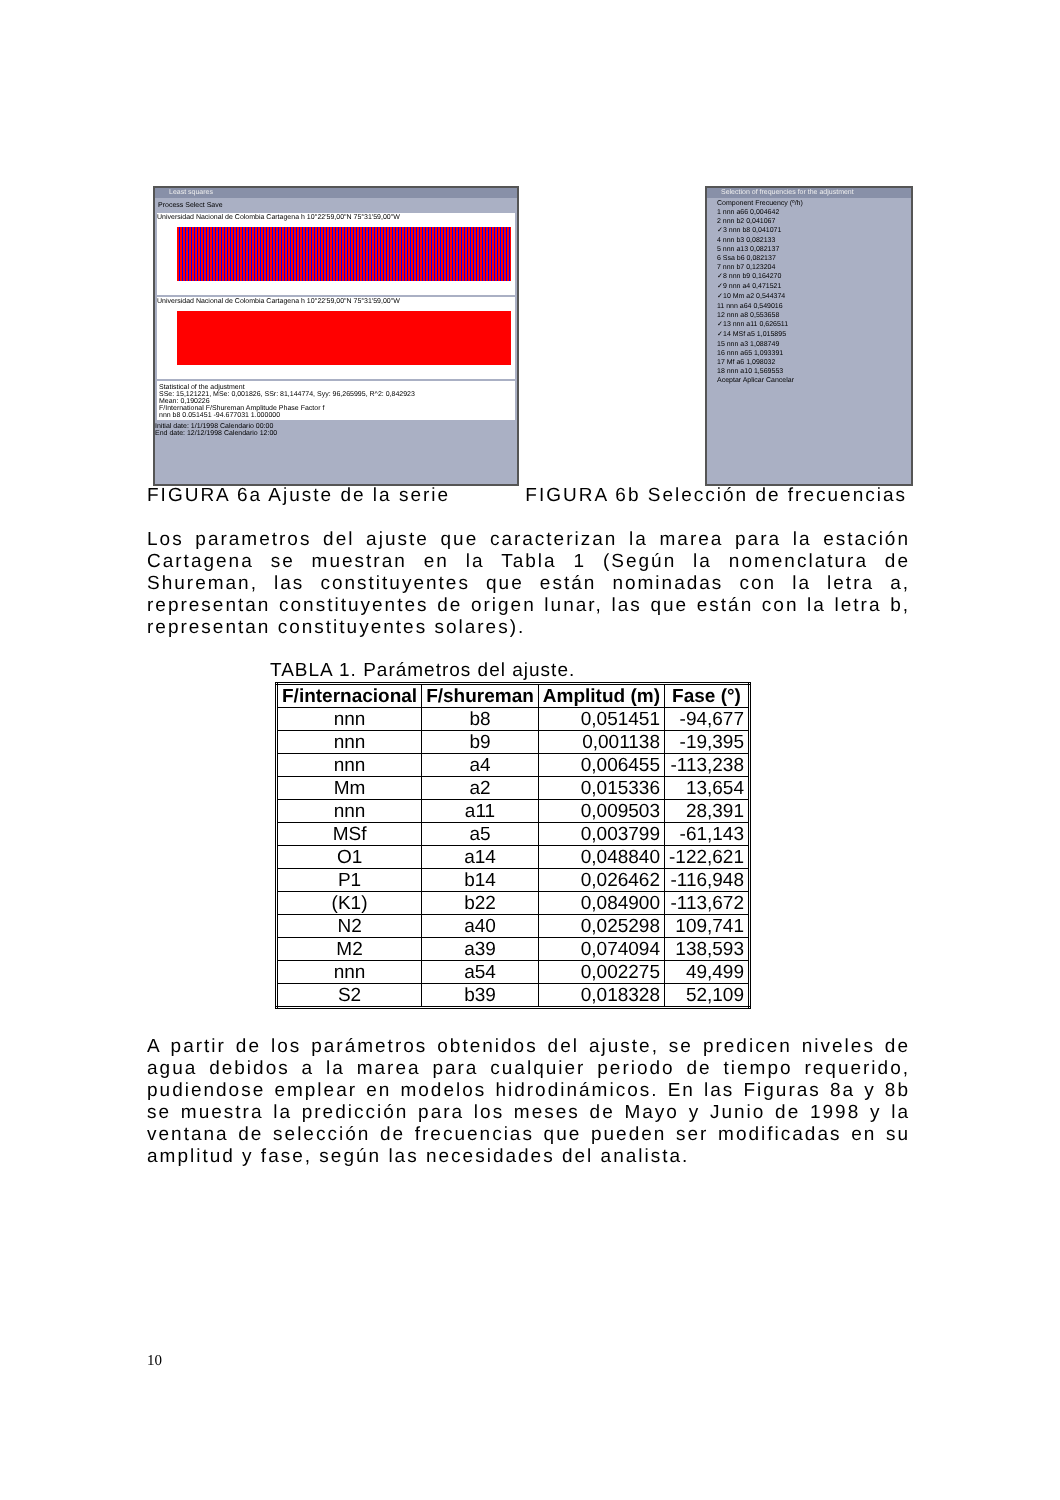Least squares
Process Select Save
Universidad Nacional de Colombia Cartagena h 10°22'59,00"N 75°31'59,00"W
Universidad Nacional de Colombia Cartagena h 10°22'59,00"N 75°31'59,00"W
Statistical of the adjustment
SSe: 15,121221, MSe: 0,001826, SSr: 81,144774, Syy: 96,265995, R^2: 0,842923
Mean: 0,190226
F/International F/Shureman Amplitude Phase Factor f
nnn b8 0.051451 -94.677031 1.000000
Initial date: 1/1/1998 Calendario 00:00
End date: 12/12/1998 Calendario 12:00
Selection of frequencies for the adjustment
Component Frecuency (º/h)
1 nnn a66 0,004642
2 nnn b2 0,041067
✓3 nnn b8 0,041071
4 nnn b3 0,082133
5 nnn a13 0,082137
6 Ssa b6 0,082137
7 nnn b7 0,123204
✓8 nnn b9 0,164270
✓9 nnn a4 0,471521
✓10 Mm a2 0,544374
11 nnn a64 0,549016
12 nnn a8 0,553658
✓13 nnn a11 0,626511
✓14 MSf a5 1,015895
15 nnn a3 1,088749
16 nnn a65 1,093391
17 Mf a6 1,098032
18 nnn a10 1,569553
Aceptar Aplicar Cancelar
FIGURA 6a Ajuste de la serie FIGURA 6b Selección de frecuencias
Los parametros del ajuste que caracterizan la marea para la estación Cartagena se muestran en la Tabla 1 (Según la nomenclatura de Shureman, las constituyentes que están nominadas con la letra a, representan constituyentes de origen lunar, las que están con la letra b, representan constituyentes solares).
TABLA 1. Parámetros del ajuste.
| F/internacional | F/shureman | Amplitud (m) | Fase (°) |
| --- | --- | --- | --- |
| nnn | b8 | 0,051451 | -94,677 |
| nnn | b9 | 0,001138 | -19,395 |
| nnn | a4 | 0,006455 | -113,238 |
| Mm | a2 | 0,015336 | 13,654 |
| nnn | a11 | 0,009503 | 28,391 |
| MSf | a5 | 0,003799 | -61,143 |
| O1 | a14 | 0,048840 | -122,621 |
| P1 | b14 | 0,026462 | -116,948 |
| (K1) | b22 | 0,084900 | -113,672 |
| N2 | a40 | 0,025298 | 109,741 |
| M2 | a39 | 0,074094 | 138,593 |
| nnn | a54 | 0,002275 | 49,499 |
| S2 | b39 | 0,018328 | 52,109 |
A partir de los parámetros obtenidos del ajuste, se predicen niveles de agua debidos a la marea para cualquier periodo de tiempo requerido, pudiendose emplear en modelos hidrodinámicos. En las Figuras 8a y 8b se muestra la predicción para los meses de Mayo y Junio de 1998 y la ventana de selección de frecuencias que pueden ser modificadas en su amplitud y fase, según las necesidades del analista.
10